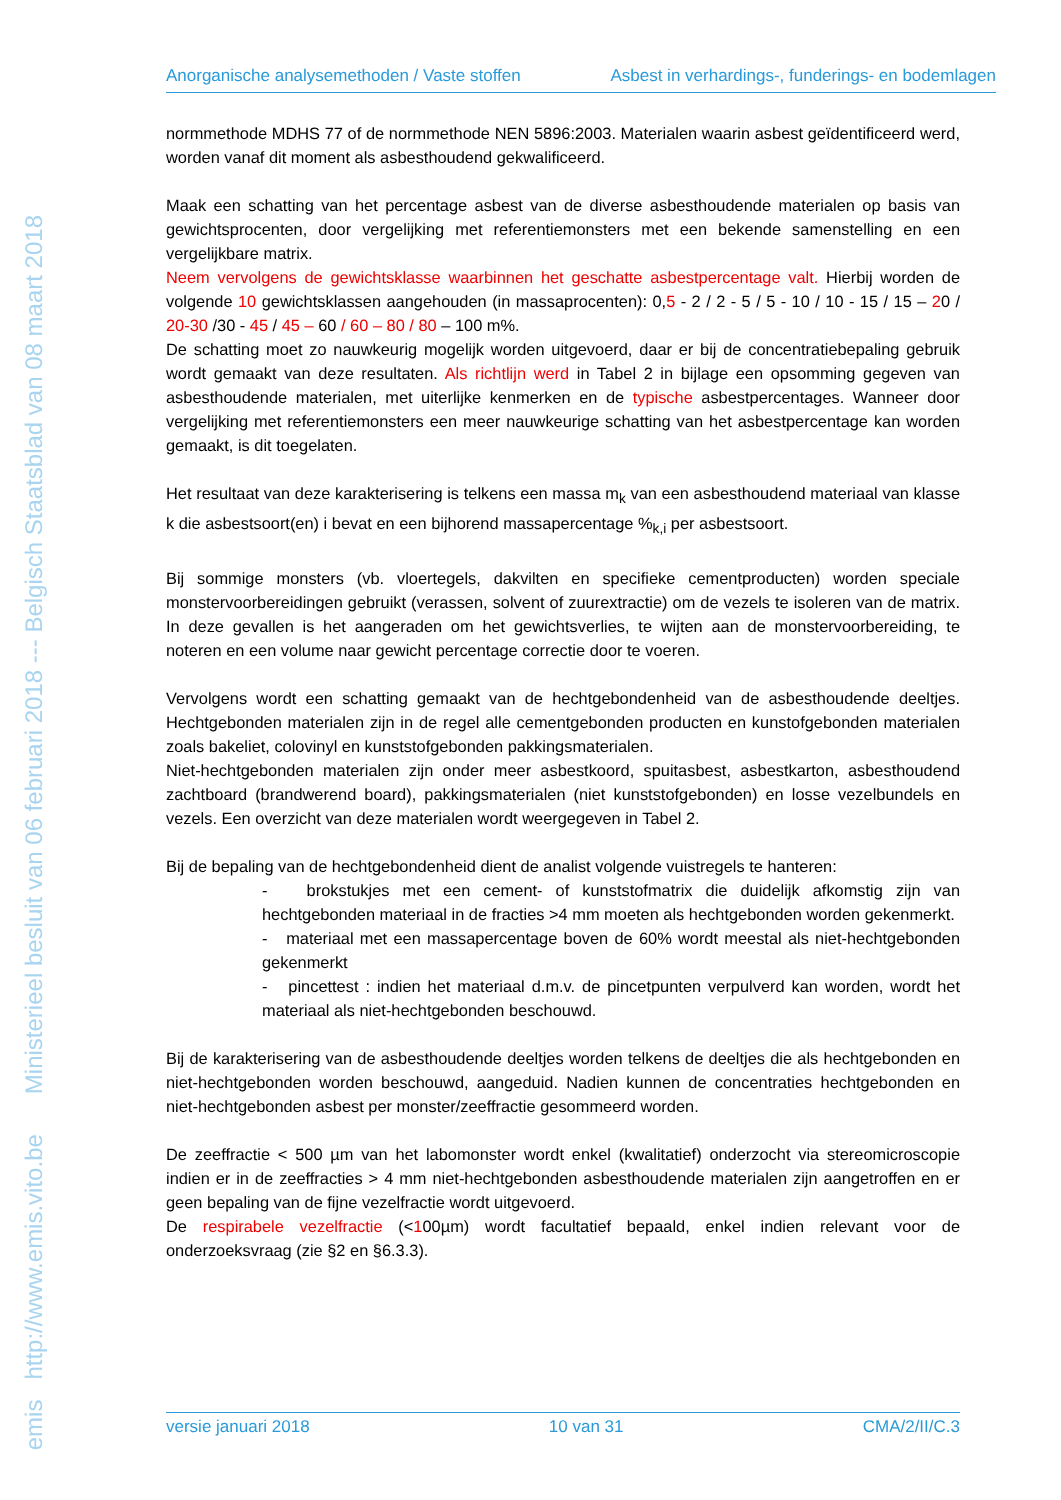emis http://www.emis.vito.be Ministerieel besluit van 06 februari 2018 --- Belgisch Staatsblad van 08 maart 2018
Anorganische analysemethoden / Vaste stoffen Asbest in verhardings-, funderings- en bodemlagen
normmethode MDHS 77 of de normmethode NEN 5896:2003. Materialen waarin asbest geïdentificeerd werd, worden vanaf dit moment als asbesthoudend gekwalificeerd.
Maak een schatting van het percentage asbest van de diverse asbesthoudende materialen op basis van gewichtsprocenten, door vergelijking met referentiemonsters met een bekende samenstelling en een vergelijkbare matrix.
Neem vervolgens de gewichtsklasse waarbinnen het geschatte asbestpercentage valt. Hierbij worden de volgende 10 gewichtsklassen aangehouden (in massaprocenten): 0,5 - 2 / 2 - 5 / 5 - 10 / 10 - 15 / 15 – 20 / 20-30 /30 - 45 / 45 – 60 / 60 – 80 / 80 – 100 m%.
De schatting moet zo nauwkeurig mogelijk worden uitgevoerd, daar er bij de concentratiebepaling gebruik wordt gemaakt van deze resultaten. Als richtlijn werd in Tabel 2 in bijlage een opsomming gegeven van asbesthoudende materialen, met uiterlijke kenmerken en de typische asbestpercentages. Wanneer door vergelijking met referentiemonsters een meer nauwkeurige schatting van het asbestpercentage kan worden gemaakt, is dit toegelaten.
Het resultaat van deze karakterisering is telkens een massa m<sub>k</sub> van een asbesthoudend materiaal van klasse k die asbestsoort(en) i bevat en een bijhorend massapercentage %<sub>k,i</sub> per asbestsoort.
Bij sommige monsters (vb. vloertegels, dakvilten en specifieke cementproducten) worden speciale monstervoorbereidingen gebruikt (verassen, solvent of zuurextractie) om de vezels te isoleren van de matrix. In deze gevallen is het aangeraden om het gewichtsverlies, te wijten aan de monstervoorbereiding, te noteren en een volume naar gewicht percentage correctie door te voeren.
Vervolgens wordt een schatting gemaakt van de hechtgebondenheid van de asbesthoudende deeltjes. Hechtgebonden materialen zijn in de regel alle cementgebonden producten en kunstofgebonden materialen zoals bakeliet, colovinyl en kunststofgebonden pakkingsmaterialen.
Niet-hechtgebonden materialen zijn onder meer asbestkoord, spuitasbest, asbestkarton, asbesthoudend zachtboard (brandwerend board), pakkingsmaterialen (niet kunststofgebonden) en losse vezelbundels en vezels. Een overzicht van deze materialen wordt weergegeven in Tabel 2.
Bij de bepaling van de hechtgebondenheid dient de analist volgende vuistregels te hanteren:
- brokstukjes met een cement- of kunststofmatrix die duidelijk afkomstig zijn van hechtgebonden materiaal in de fracties >4 mm moeten als hechtgebonden worden gekenmerkt.
- materiaal met een massapercentage boven de 60% wordt meestal als niet-hechtgebonden gekenmerkt
- pincettest : indien het materiaal d.m.v. de pincetpunten verpulverd kan worden, wordt het materiaal als niet-hechtgebonden beschouwd.
Bij de karakterisering van de asbesthoudende deeltjes worden telkens de deeltjes die als hechtgebonden en niet-hechtgebonden worden beschouwd, aangeduid. Nadien kunnen de concentraties hechtgebonden en niet-hechtgebonden asbest per monster/zeeffractie gesommeerd worden.
De zeeffractie < 500 µm van het labomonster wordt enkel (kwalitatief) onderzocht via stereomicroscopie indien er in de zeeffracties > 4 mm niet-hechtgebonden asbesthoudende materialen zijn aangetroffen en er geen bepaling van de fijne vezelfractie wordt uitgevoerd.
De respirabele vezelfractie (<100µm) wordt facultatief bepaald, enkel indien relevant voor de onderzoeksvraag (zie §2 en §6.3.3).
versie januari 2018 10 van 31 CMA/2/II/C.3